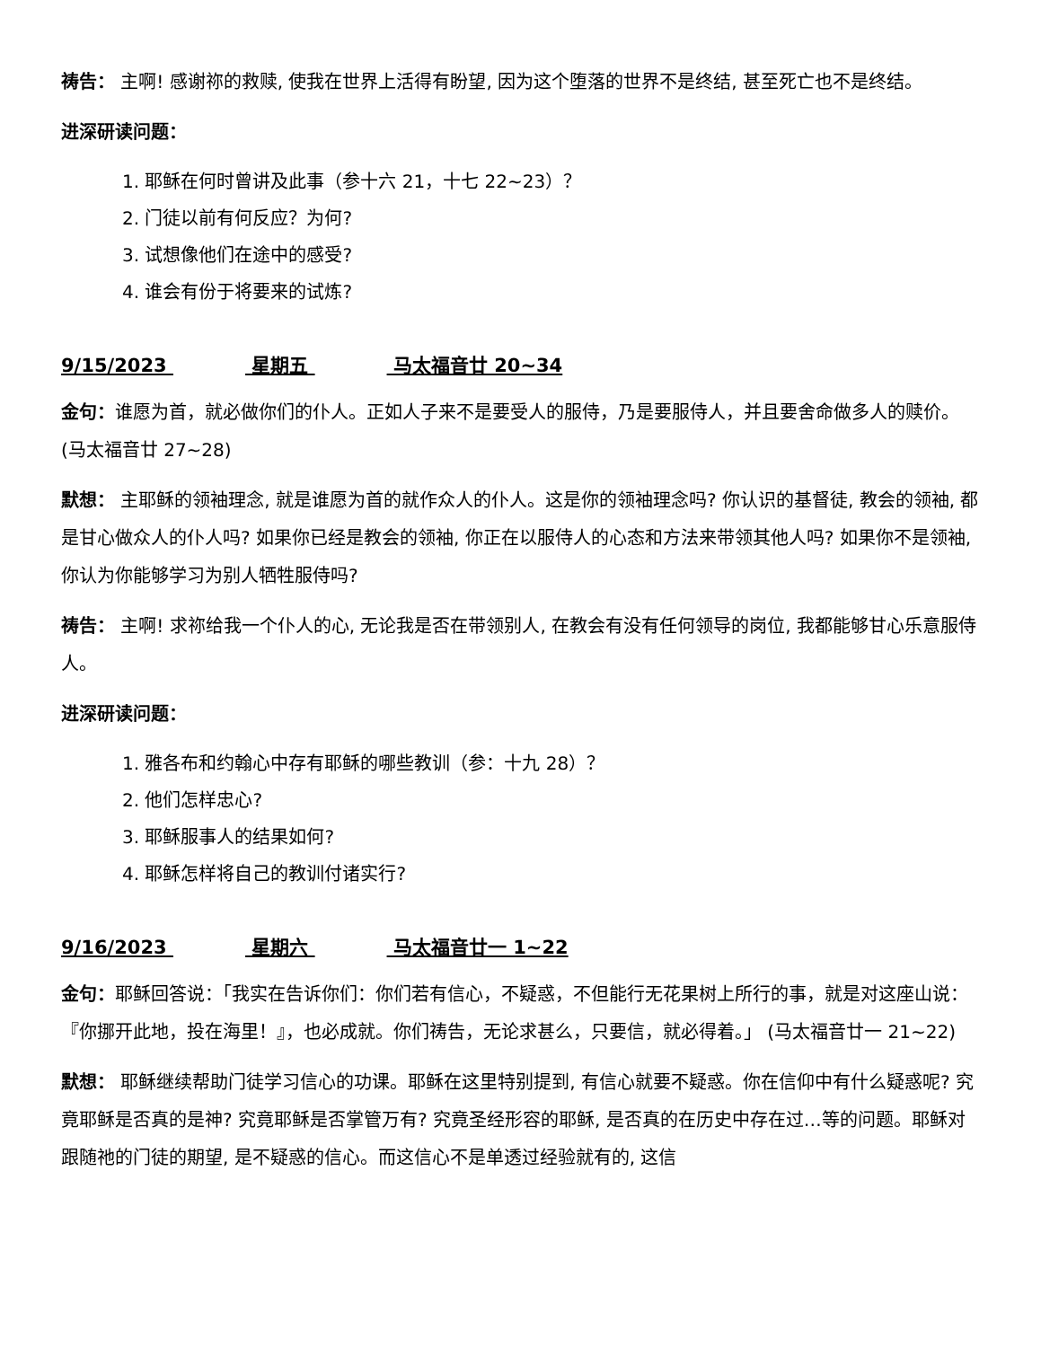祷告： 主啊! 感谢祢的救赎, 使我在世界上活得有盼望, 因为这个堕落的世界不是终结, 甚至死亡也不是终结。
进深研读问题：
1. 耶稣在何时曾讲及此事（参十六 21，十七 22~23）？
2. 门徒以前有何反应？为何?
3. 试想像他们在途中的感受?
4. 谁会有份于将要来的试炼?
9/15/2023 星期五 马太福音廿 20~34
金句：谁愿为首，就必做你们的仆人。正如人子来不是要受人的服侍，乃是要服侍人，并且要舍命做多人的赎价。(马太福音廿 27~28)
默想： 主耶稣的领袖理念, 就是谁愿为首的就作众人的仆人。这是你的领袖理念吗? 你认识的基督徒, 教会的领袖, 都是甘心做众人的仆人吗? 如果你已经是教会的领袖, 你正在以服侍人的心态和方法来带领其他人吗? 如果你不是领袖, 你认为你能够学习为别人牺牲服侍吗?
祷告： 主啊! 求祢给我一个仆人的心, 无论我是否在带领别人, 在教会有没有任何领导的岗位, 我都能够甘心乐意服侍人。
进深研读问题：
1. 雅各布和约翰心中存有耶稣的哪些教训（参：十九 28）？
2. 他们怎样忠心?
3. 耶稣服事人的结果如何?
4. 耶稣怎样将自己的教训付诸实行?
9/16/2023 星期六 马太福音廿一 1~22
金句：耶稣回答说：「我实在告诉你们：你们若有信心，不疑惑，不但能行无花果树上所行的事，就是对这座山说：『你挪开此地，投在海里！』，也必成就。你们祷告，无论求甚么，只要信，就必得着。」 (马太福音廿一 21~22)
默想： 耶稣继续帮助门徒学习信心的功课。耶稣在这里特别提到, 有信心就要不疑惑。你在信仰中有什么疑惑呢? 究竟耶稣是否真的是神? 究竟耶稣是否掌管万有? 究竟圣经形容的耶稣, 是否真的在历史中存在过…等的问题。耶稣对跟随祂的门徒的期望, 是不疑惑的信心。而这信心不是单透过经验就有的, 这信